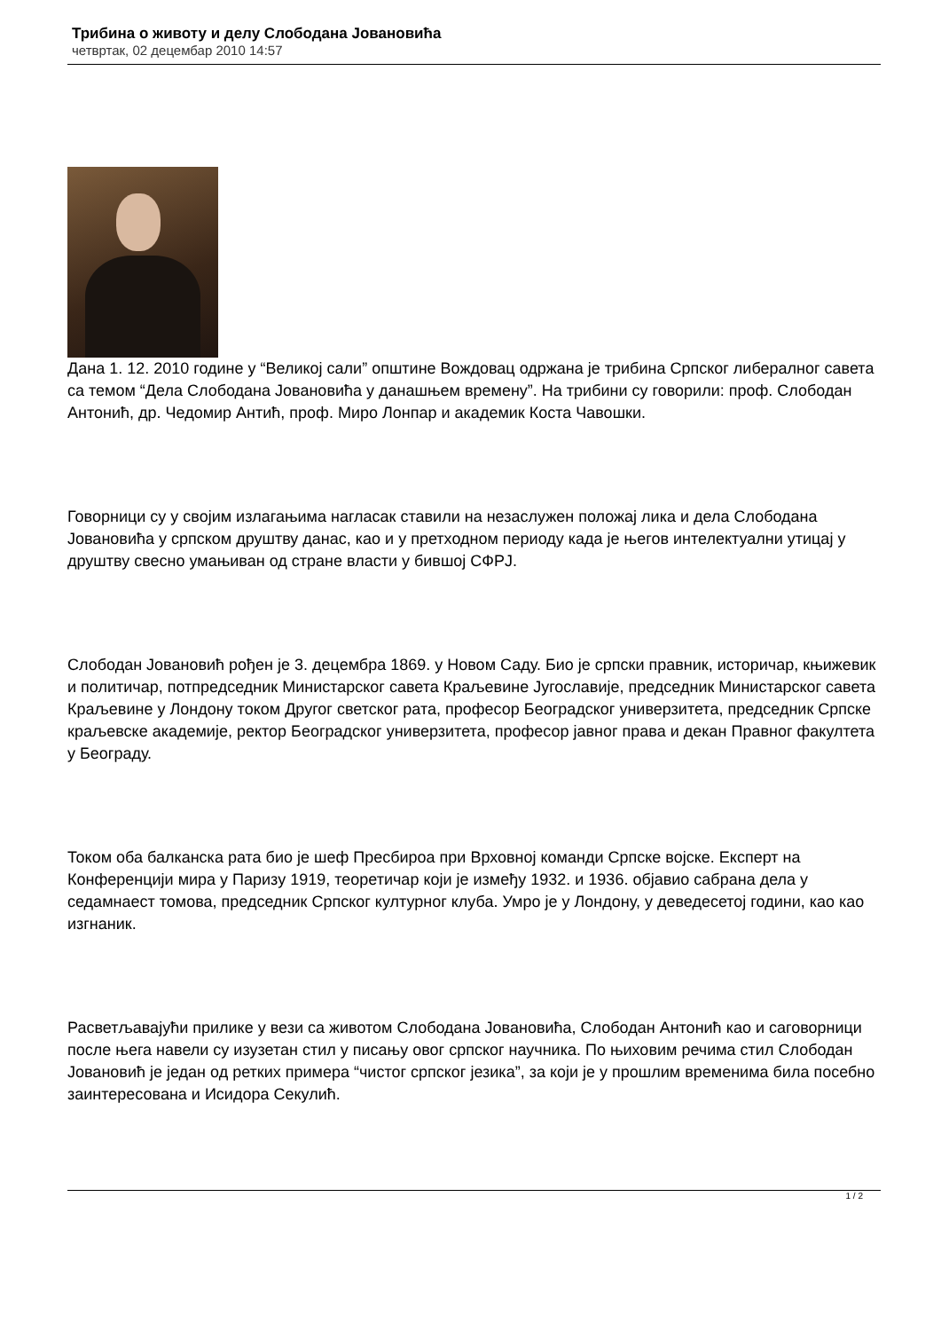Трибина о животу и делу Слободана Јовановића
четвртак, 02 децембар 2010 14:57
Дана 1. 12. 2010 године у “Великој сали” општине Вождовац одржана је трибина Српског либералног савета са темом “Дела Слободана Јовановића у данашњем времену”. На трибини су говорили: проф. Слободан Антонић, др. Чедомир Антић, проф. Миро Лонпар и академик Коста Чавошки.
Говорници су у својим излагањима нагласак ставили на незаслужен положај лика и дела Слободана Јовановића у српском друштву данас, као и у претходном периоду када је његов интелектуални утицај у друштву свесно умањиван од стране власти у бившој СФРЈ.
Слободан Јовановић рођен је 3. децембра 1869. у Новом Саду. Био је српски правник, историчар, књижевик и политичар, потпредседник Министарског савета Краљевине Југославије, председник Министарског савета Краљевине у Лондону током Другог светског рата, професор Београдског универзитета, председник Српске краљевске академије, ректор Београдског универзитета, професор јавног права и декан Правног факултета у Београду.
Током оба балканска рата био је шеф Пресбироа при Врховној команди Српске војске. Експерт на Конференцији мира у Паризу 1919, теоретичар који је између 1932. и 1936. објавио сабрана дела у седамнаест томова, председник Српског културног клуба. Умро је у Лондону, у деведесетој години, као као изгнаник.
Расветљавајући прилике у вези са животом Слободана Јовановића, Слободан Антонић као и саговорници после њега навели су изузетан стил у писању овог српског научника. По њиховим речима стил Слободан Јовановић је један од ретких примера “чистог српског језика”, за који је у прошлим временима била посебно заинтересована и Исидора Секулић.
1 / 2